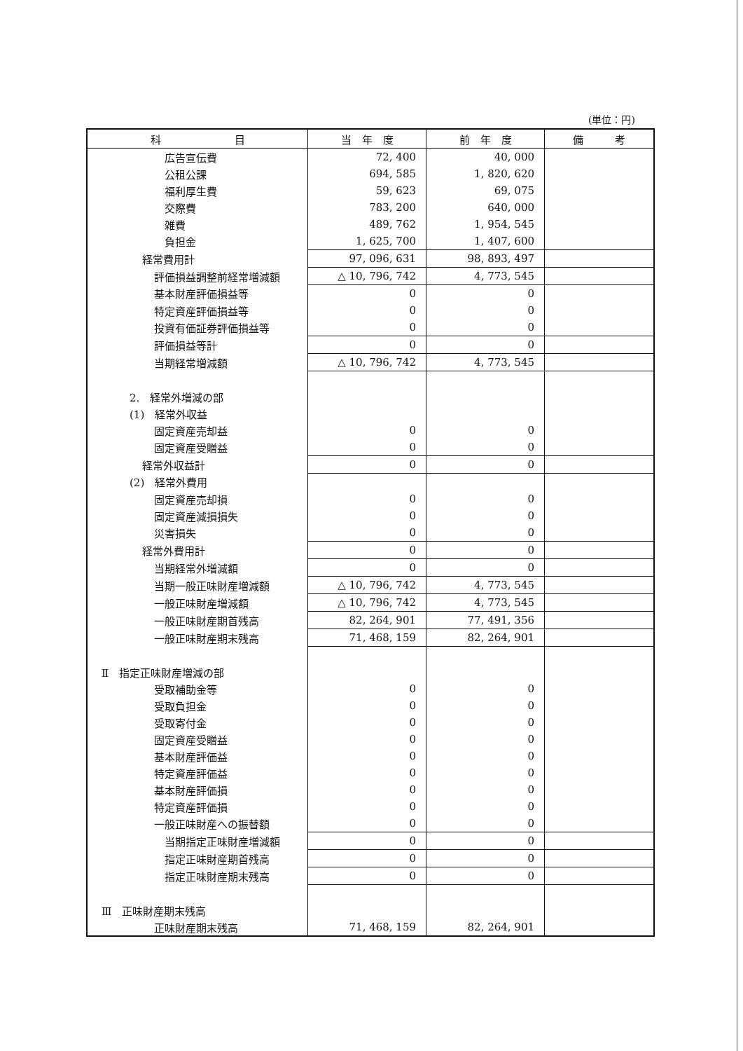(単位：円)
| 科 目 | 当 年 度 | 前 年 度 | 備 考 |
| --- | --- | --- | --- |
| 広告宣伝費 | 72, 400 | 40, 000 | |
| 公租公課 | 694, 585 | 1, 820, 620 | |
| 福利厚生費 | 59, 623 | 69, 075 | |
| 交際費 | 783, 200 | 640, 000 | |
| 雑費 | 489, 762 | 1, 954, 545 | |
| 負担金 | 1, 625, 700 | 1, 407, 600 | |
| 経常費用計 | 97, 096, 631 | 98, 893, 497 | |
| 評価損益調整前経常増減額 | △ 10, 796, 742 | 4, 773, 545 | |
| 基本財産評価損益等 | 0 | 0 | |
| 特定資産評価損益等 | 0 | 0 | |
| 投資有価証券評価損益等 | 0 | 0 | |
| 評価損益等計 | 0 | 0 | |
| 当期経常増減額 | △ 10, 796, 742 | 4, 773, 545 | |
| 2. 経常外増減の部 | | | |
| (1) 経常外収益 | | | |
| 固定資産売却益 | 0 | 0 | |
| 固定資産受贈益 | 0 | 0 | |
| 経常外収益計 | 0 | 0 | |
| (2) 経常外費用 | | | |
| 固定資産売却損 | 0 | 0 | |
| 固定資産減損損失 | 0 | 0 | |
| 災害損失 | 0 | 0 | |
| 経常外費用計 | 0 | 0 | |
| 当期経常外増減額 | 0 | 0 | |
| 当期一般正味財産増減額 | △ 10, 796, 742 | 4, 773, 545 | |
| 一般正味財産増減額 | △ 10, 796, 742 | 4, 773, 545 | |
| 一般正味財産期首残高 | 82, 264, 901 | 77, 491, 356 | |
| 一般正味財産期末残高 | 71, 468, 159 | 82, 264, 901 | |
| Ⅱ 指定正味財産増減の部 | | | |
| 受取補助金等 | 0 | 0 | |
| 受取負担金 | 0 | 0 | |
| 受取寄付金 | 0 | 0 | |
| 固定資産受贈益 | 0 | 0 | |
| 基本財産評価益 | 0 | 0 | |
| 特定資産評価益 | 0 | 0 | |
| 基本財産評価損 | 0 | 0 | |
| 特定資産評価損 | 0 | 0 | |
| 一般正味財産への振替額 | 0 | 0 | |
| 当期指定正味財産増減額 | 0 | 0 | |
| 指定正味財産期首残高 | 0 | 0 | |
| 指定正味財産期末残高 | 0 | 0 | |
| Ⅲ 正味財産期末残高 | | | |
| 正味財産期末残高 | 71, 468, 159 | 82, 264, 901 | |